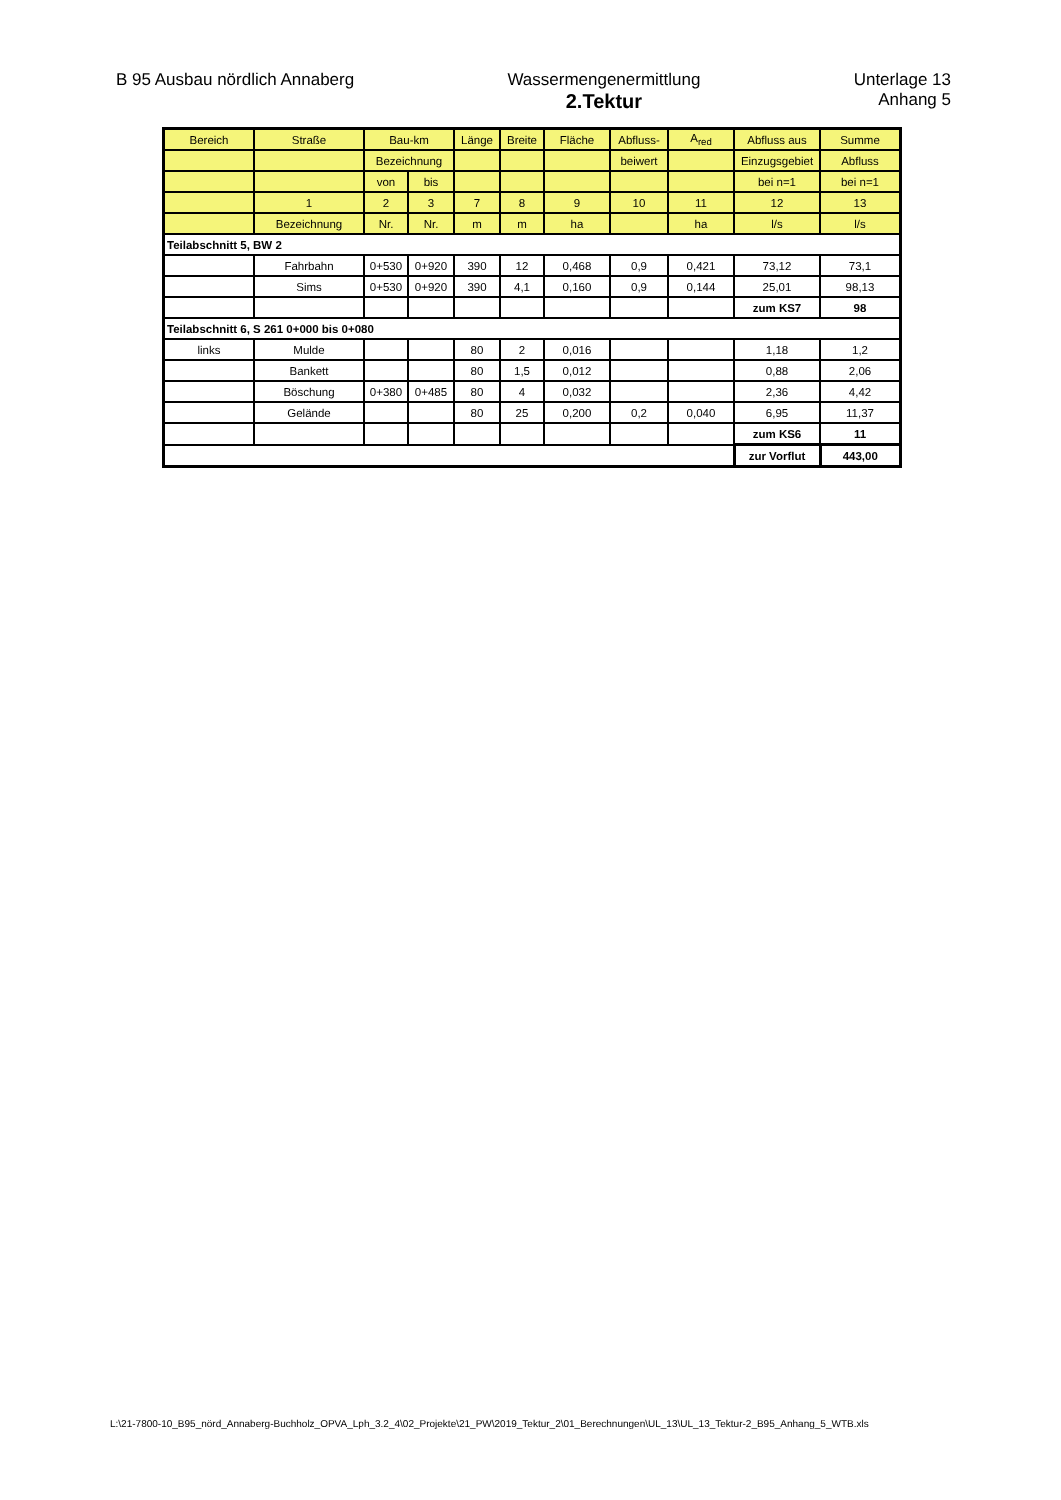B 95 Ausbau nördlich Annaberg Wassermengenermittlung
2.Tektur
Unterlage 13
Anhang 5
| Bereich | Straße | Bau-km | | Länge | Breite | Fläche | Abfluss- | A<sub>red</sub> | Abfluss aus | Summe |
| | | Bezeichnung | | | | | beiwert | | Einzugsgebiet | Abfluss |
| | | von | bis | | | | | | bei n=1 | bei n=1 |
| | 1 | 2 | 3 | 7 | 8 | 9 | 10 | 11 | 12 | 13 |
| | Bezeichnung | Nr. | Nr. | m | m | ha | | ha | l/s | l/s |
| Teilabschnitt 5, BW 2 | | | | | | | | | | |
| | Fahrbahn | 0+530 | 0+920 | 390 | 12 | 0,468 | 0,9 | 0,421 | 73,12 | 73,1 |
| | Sims | 0+530 | 0+920 | 390 | 4,1 | 0,160 | 0,9 | 0,144 | 25,01 | 98,13 |
| | | | | | | | | | zum KS7 | 98 |
| Teilabschnitt 6, S 261 0+000 bis 0+080 | | | | | | | | | | |
| links | Mulde | | | 80 | 2 | 0,016 | | | 1,18 | 1,2 |
| | Bankett | | | 80 | 1,5 | 0,012 | | | 0,88 | 2,06 |
| | Böschung | 0+380 | 0+485 | 80 | 4 | 0,032 | | | 2,36 | 4,42 |
| | Gelände | | | 80 | 25 | 0,200 | 0,2 | 0,040 | 6,95 | 11,37 |
| | | | | | | | | | zum KS6 | 11 |
| | | | | | | | | | zur Vorflut | 443,00 |
L:\21-7800-10_B95_nörd_Annaberg-Buchholz_OPVA_Lph_3.2_4\02_Projekte\21_PW\2019_Tektur_2\01_Berechnungen\UL_13\UL_13_Tektur-2_B95_Anhang_5_WTB.xls